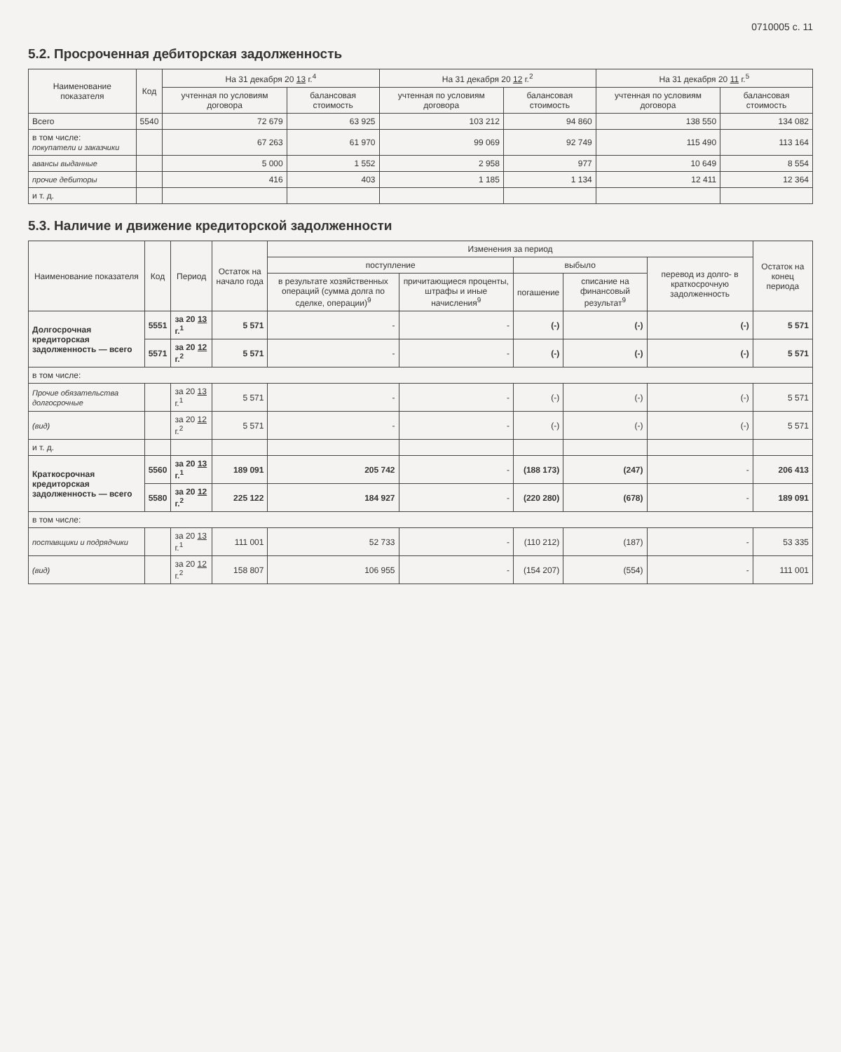0710005 с. 11
5.2. Просроченная дебиторская задолженность
| Наименование показателя | Код | На 31 декабря 20 13 г.<sup>4</sup> | | На 31 декабря 20 12 г.<sup>2</sup> | | На 31 декабря 20 11 г.<sup>5</sup> | |
| --- | --- | --- | --- | --- | --- | --- | --- |
| | | учтенная по условиям договора | балансовая стоимость | учтенная по условиям договора | балансовая стоимость | учтенная по условиям договора | балансовая стоимость |
| Всего | 5540 | 72 679 | 63 925 | 103 212 | 94 860 | 138 550 | 134 082 |
| в том числе: покупатели и заказчики | | 67 263 | 61 970 | 99 069 | 92 749 | 115 490 | 113 164 |
| авансы выданные | | 5 000 | 1 552 | 2 958 | 977 | 10 649 | 8 554 |
| прочие дебиторы | | 416 | 403 | 1 185 | 1 134 | 12 411 | 12 364 |
| и т. д. | | | | | | | |
5.3. Наличие и движение кредиторской задолженности
| Наименование показателя | Код | Период | Остаток на начало года | Изменения за период | | | | | Остаток на конец периода |
| --- | --- | --- | --- | --- | --- | --- | --- | --- | --- |
| | | | | поступление | | выбыло | | перевод из долго- в краткосрочную задолженность | |
| | | | | в результате хозяйственных операций (сумма долга по сделке, операции)<sup>9</sup> | причитающиеся проценты, штрафы и иные начисления<sup>9</sup> | погашение | списание на финансовый результат<sup>9</sup> | | |
| Долгосрочная кредиторская задолженность — всего | 5551 | за 20 13 г.<sup>1</sup> | 5 571 | - | - | (-) | (-) | (-) | 5 571 |
| | 5571 | за 20 12 г.<sup>2</sup> | 5 571 | - | - | (-) | (-) | (-) | 5 571 |
| в том числе: | | | | | | | | | |
| Прочие обязательства долгосрочные | | за 20 13 г.<sup>1</sup> | 5 571 | - | - | (-) | (-) | (-) | 5 571 |
| (вид) | | за 20 12 г.<sup>2</sup> | 5 571 | - | - | (-) | (-) | (-) | 5 571 |
| и т. д. | | | | | | | | | |
| Краткосрочная кредиторская задолженность — всего | 5560 | за 20 13 г.<sup>1</sup> | 189 091 | 205 742 | - | (188 173) | (247) | - | 206 413 |
| | 5580 | за 20 12 г.<sup>2</sup> | 225 122 | 184 927 | - | (220 280) | (678) | - | 189 091 |
| в том числе: | | | | | | | | | |
| поставщики и подрядчики | | за 20 13 г.<sup>1</sup> | 111 001 | 52 733 | - | (110 212) | (187) | - | 53 335 |
| (вид) | | за 20 12 г.<sup>2</sup> | 158 807 | 106 955 | - | (154 207) | (554) | - | 111 001 |